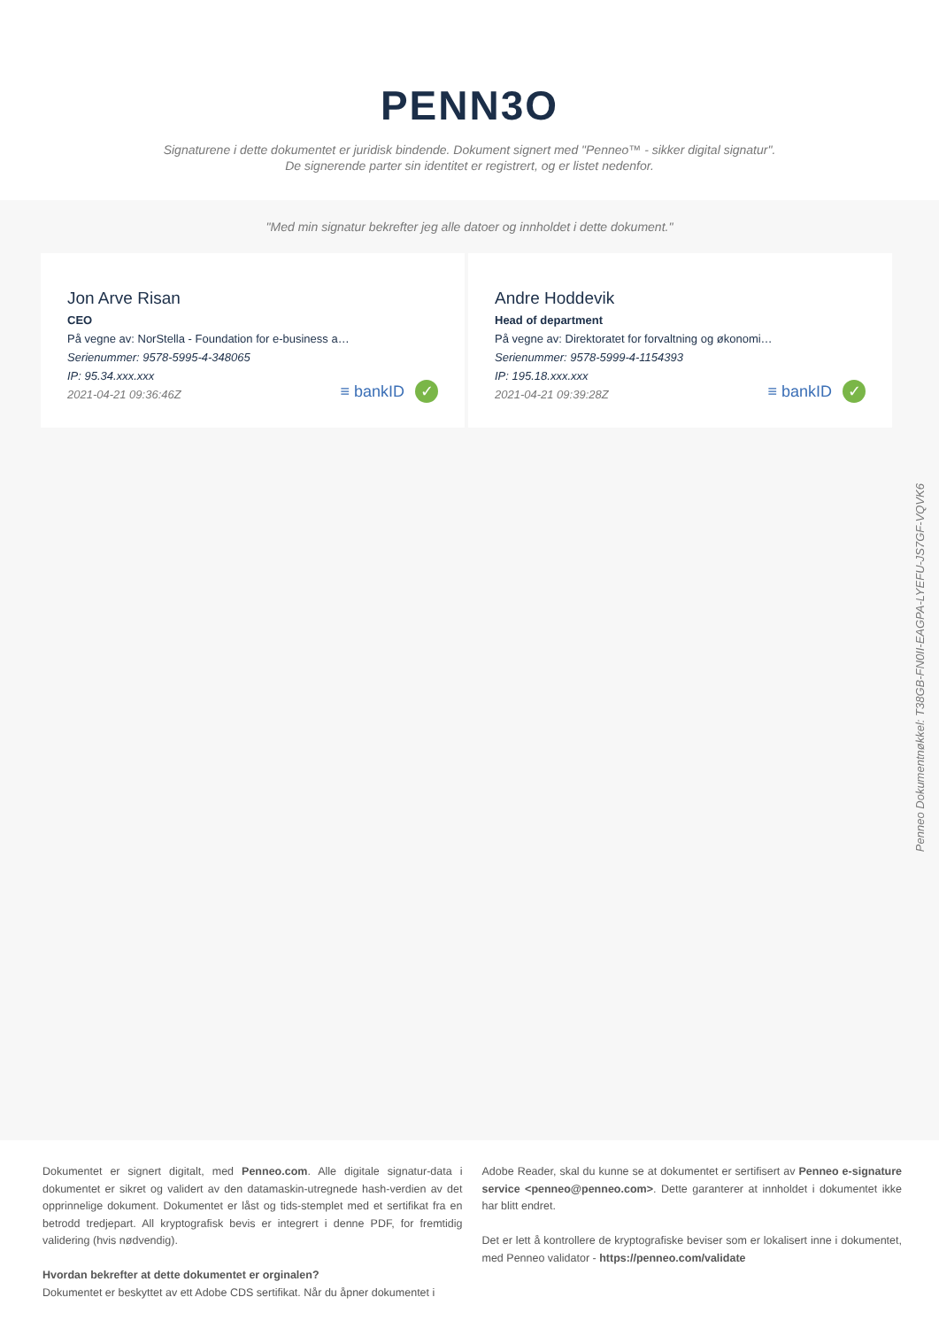PENN3O
Signaturene i dette dokumentet er juridisk bindende. Dokument signert med "Penneo™ - sikker digital signatur".
De signerende parter sin identitet er registrert, og er listet nedenfor.
"Med min signatur bekrefter jeg alle datoer og innholdet i dette dokument."
Jon Arve Risan
CEO
På vegne av: NorStella - Foundation for e-business a…
Serienummer: 9578-5995-4-348065
IP: 95.34.xxx.xxx
2021-04-21 09:36:46Z
≡ bankID ✓
Andre Hoddevik
Head of department
På vegne av: Direktoratet for forvaltning og økonomi…
Serienummer: 9578-5999-4-1154393
IP: 195.18.xxx.xxx
2021-04-21 09:39:28Z
≡ bankID ✓
Penneo Dokumentnøkkel: T38GB-FN0II-EAGPA-LYEFU-JS7GF-VQVK6
Dokumentet er signert digitalt, med Penneo.com. Alle digitale signatur-data i dokumentet er sikret og validert av den datamaskin-utregnede hash-verdien av det opprinnelige dokument. Dokumentet er låst og tids-stemplet med et sertifikat fra en betrodd tredjepart. All kryptografisk bevis er integrert i denne PDF, for fremtidig validering (hvis nødvendig).
Hvordan bekrefter at dette dokumentet er orginalen?
Dokumentet er beskyttet av ett Adobe CDS sertifikat. Når du åpner dokumentet i
Adobe Reader, skal du kunne se at dokumentet er sertifisert av Penneo e-signature service <penneo@penneo.com>. Dette garanterer at innholdet i dokumentet ikke har blitt endret.
Det er lett å kontrollere de kryptografiske beviser som er lokalisert inne i dokumentet, med Penneo validator - https://penneo.com/validate